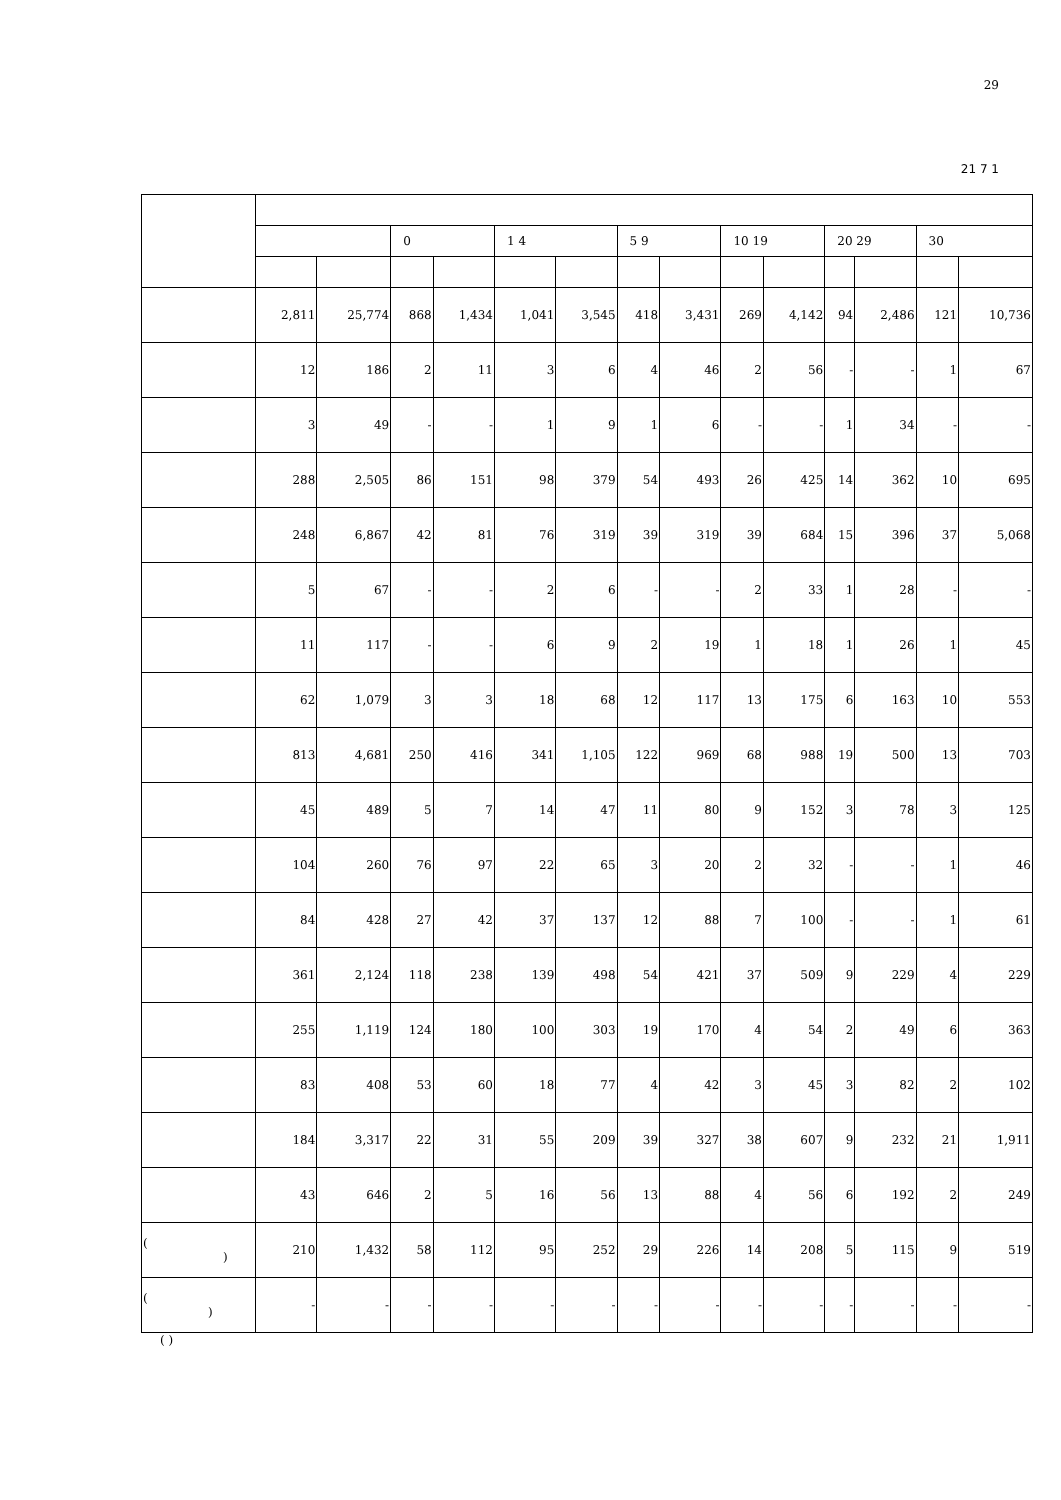29
21 7 1
| | | | 0 | | 1 4 | | 5 9 | | 10 19 | | 20 29 | | 30 | |
| --- | --- | --- | --- | --- | --- | --- | --- | --- | --- | --- | --- | --- | --- | --- |
| | 2,811 | 25,774 | 868 | 1,434 | 1,041 | 3,545 | 418 | 3,431 | 269 | 4,142 | 94 | 2,486 | 121 | 10,736 |
| | 12 | 186 | 2 | 11 | 3 | 6 | 4 | 46 | 2 | 56 | - | - | 1 | 67 |
| | 3 | 49 | - | - | 1 | 9 | 1 | 6 | - | - | 1 | 34 | - | - |
| | 288 | 2,505 | 86 | 151 | 98 | 379 | 54 | 493 | 26 | 425 | 14 | 362 | 10 | 695 |
| | 248 | 6,867 | 42 | 81 | 76 | 319 | 39 | 319 | 39 | 684 | 15 | 396 | 37 | 5,068 |
| | 5 | 67 | - | - | 2 | 6 | - | - | 2 | 33 | 1 | 28 | - | - |
| | 11 | 117 | - | - | 6 | 9 | 2 | 19 | 1 | 18 | 1 | 26 | 1 | 45 |
| | 62 | 1,079 | 3 | 3 | 18 | 68 | 12 | 117 | 13 | 175 | 6 | 163 | 10 | 553 |
| | 813 | 4,681 | 250 | 416 | 341 | 1,105 | 122 | 969 | 68 | 988 | 19 | 500 | 13 | 703 |
| | 45 | 489 | 5 | 7 | 14 | 47 | 11 | 80 | 9 | 152 | 3 | 78 | 3 | 125 |
| | 104 | 260 | 76 | 97 | 22 | 65 | 3 | 20 | 2 | 32 | - | - | 1 | 46 |
| | 84 | 428 | 27 | 42 | 37 | 137 | 12 | 88 | 7 | 100 | - | - | 1 | 61 |
| | 361 | 2,124 | 118 | 238 | 139 | 498 | 54 | 421 | 37 | 509 | 9 | 229 | 4 | 229 |
| | 255 | 1,119 | 124 | 180 | 100 | 303 | 19 | 170 | 4 | 54 | 2 | 49 | 6 | 363 |
| | 83 | 408 | 53 | 60 | 18 | 77 | 4 | 42 | 3 | 45 | 3 | 82 | 2 | 102 |
| | 184 | 3,317 | 22 | 31 | 55 | 209 | 39 | 327 | 38 | 607 | 9 | 232 | 21 | 1,911 |
| | 43 | 646 | 2 | 5 | 16 | 56 | 13 | 88 | 4 | 56 | 6 | 192 | 2 | 249 |
| ( ) | 210 | 1,432 | 58 | 112 | 95 | 252 | 29 | 226 | 14 | 208 | 5 | 115 | 9 | 519 |
| ( ) | - | - | - | - | - | - | - | - | - | - | - | - | - | - |
( )